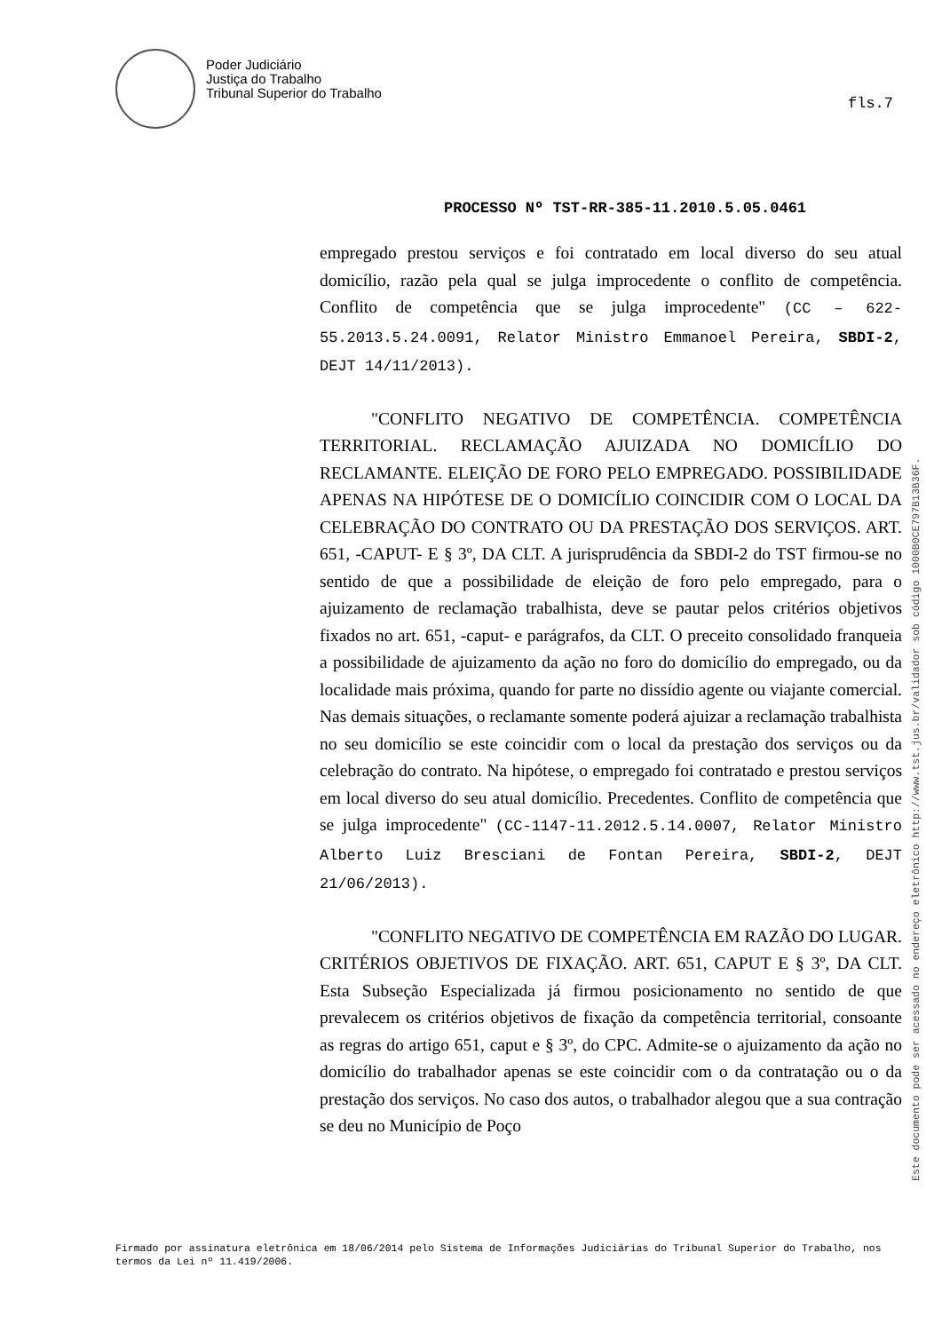Poder Judiciário
Justiça do Trabalho
Tribunal Superior do Trabalho
fls.7
PROCESSO Nº TST-RR-385-11.2010.5.05.0461
empregado prestou serviços e foi contratado em local diverso do seu atual domicílio, razão pela qual se julga improcedente o conflito de competência. Conflito de competência que se julga improcedente" (CC – 622-55.2013.5.24.0091, Relator Ministro Emmanoel Pereira, SBDI-2, DEJT 14/11/2013).
"CONFLITO NEGATIVO DE COMPETÊNCIA. COMPETÊNCIA TERRITORIAL. RECLAMAÇÃO AJUIZADA NO DOMICÍLIO DO RECLAMANTE. ELEIÇÃO DE FORO PELO EMPREGADO. POSSIBILIDADE APENAS NA HIPÓTESE DE O DOMICÍLIO COINCIDIR COM O LOCAL DA CELEBRAÇÃO DO CONTRATO OU DA PRESTAÇÃO DOS SERVIÇOS. ART. 651, -CAPUT- E § 3º, DA CLT. A jurisprudência da SBDI-2 do TST firmou-se no sentido de que a possibilidade de eleição de foro pelo empregado, para o ajuizamento de reclamação trabalhista, deve se pautar pelos critérios objetivos fixados no art. 651, -caput- e parágrafos, da CLT. O preceito consolidado franqueia a possibilidade de ajuizamento da ação no foro do domicílio do empregado, ou da localidade mais próxima, quando for parte no dissídio agente ou viajante comercial. Nas demais situações, o reclamante somente poderá ajuizar a reclamação trabalhista no seu domicílio se este coincidir com o local da prestação dos serviços ou da celebração do contrato. Na hipótese, o empregado foi contratado e prestou serviços em local diverso do seu atual domicílio. Precedentes. Conflito de competência que se julga improcedente" (CC-1147-11.2012.5.14.0007, Relator Ministro Alberto Luiz Bresciani de Fontan Pereira, SBDI-2, DEJT 21/06/2013).
"CONFLITO NEGATIVO DE COMPETÊNCIA EM RAZÃO DO LUGAR. CRITÉRIOS OBJETIVOS DE FIXAÇÃO. ART. 651, CAPUT E § 3º, DA CLT. Esta Subseção Especializada já firmou posicionamento no sentido de que prevalecem os critérios objetivos de fixação da competência territorial, consoante as regras do artigo 651, caput e § 3º, do CPC. Admite-se o ajuizamento da ação no domicílio do trabalhador apenas se este coincidir com o da contratação ou o da prestação dos serviços. No caso dos autos, o trabalhador alegou que a sua contração se deu no Município de Poço
Este documento pode ser acessado no endereço eletrônico http://www.tst.jus.br/validador sob código 1000B0CE797B13B36F.
Firmado por assinatura eletrônica em 18/06/2014 pelo Sistema de Informações Judiciárias do Tribunal Superior do Trabalho, nos termos da Lei nº 11.419/2006.